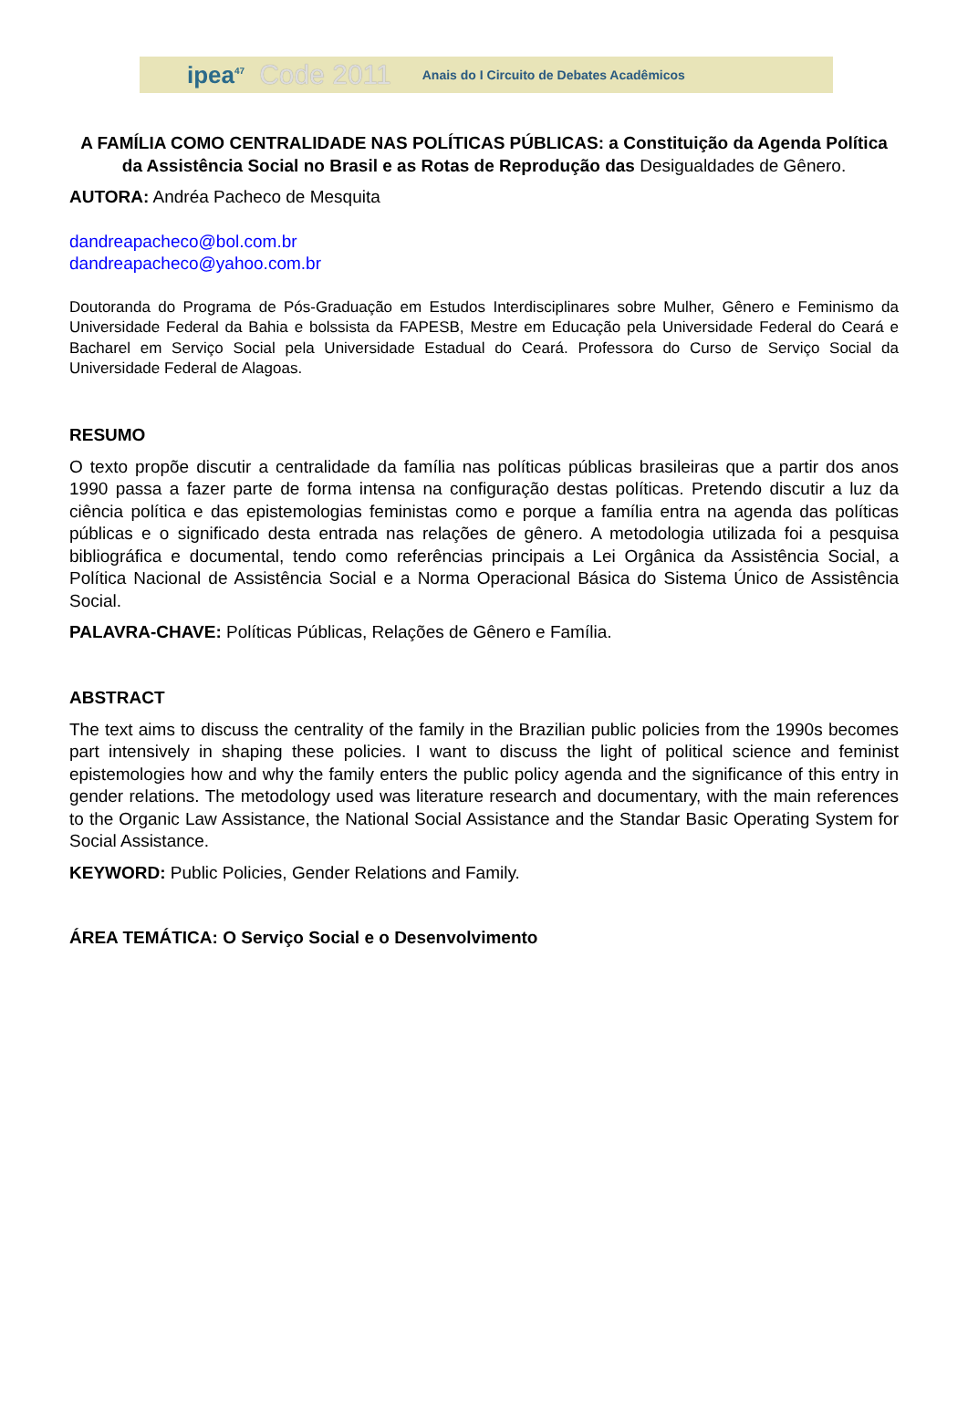ipea<sup>47</sup> Code 2011 Anais do I Circuito de Debates Acadêmicos
A FAMÍLIA COMO CENTRALIDADE NAS POLÍTICAS PÚBLICAS: a Constituição da Agenda Política da Assistência Social no Brasil e as Rotas de Reprodução das Desigualdades de Gênero.
AUTORA: Andréa Pacheco de Mesquita
dandreapacheco@bol.com.br
dandreapacheco@yahoo.com.br
Doutoranda do Programa de Pós-Graduação em Estudos Interdisciplinares sobre Mulher, Gênero e Feminismo da Universidade Federal da Bahia e bolssista da FAPESB, Mestre em Educação pela Universidade Federal do Ceará e Bacharel em Serviço Social pela Universidade Estadual do Ceará. Professora do Curso de Serviço Social da Universidade Federal de Alagoas.
RESUMO
O texto propõe discutir a centralidade da família nas políticas públicas brasileiras que a partir dos anos 1990 passa a fazer parte de forma intensa na configuração destas políticas. Pretendo discutir a luz da ciência política e das epistemologias feministas como e porque a família entra na agenda das políticas públicas e o significado desta entrada nas relações de gênero. A metodologia utilizada foi a pesquisa bibliográfica e documental, tendo como referências principais a Lei Orgânica da Assistência Social, a Política Nacional de Assistência Social e a Norma Operacional Básica do Sistema Único de Assistência Social.
PALAVRA-CHAVE: Políticas Públicas, Relações de Gênero e Família.
ABSTRACT
The text aims to discuss the centrality of the family in the Brazilian public policies from the 1990s becomes part intensively in shaping these policies. I want to discuss the light of political science and feminist epistemologies how and why the family enters the public policy agenda and the significance of this entry in gender relations. The metodology used was literature research and documentary, with the main references to the Organic Law Assistance, the National Social Assistance and the Standar Basic Operating System for Social Assistance.
KEYWORD: Public Policies, Gender Relations and Family.
ÁREA TEMÁTICA: O Serviço Social e o Desenvolvimento